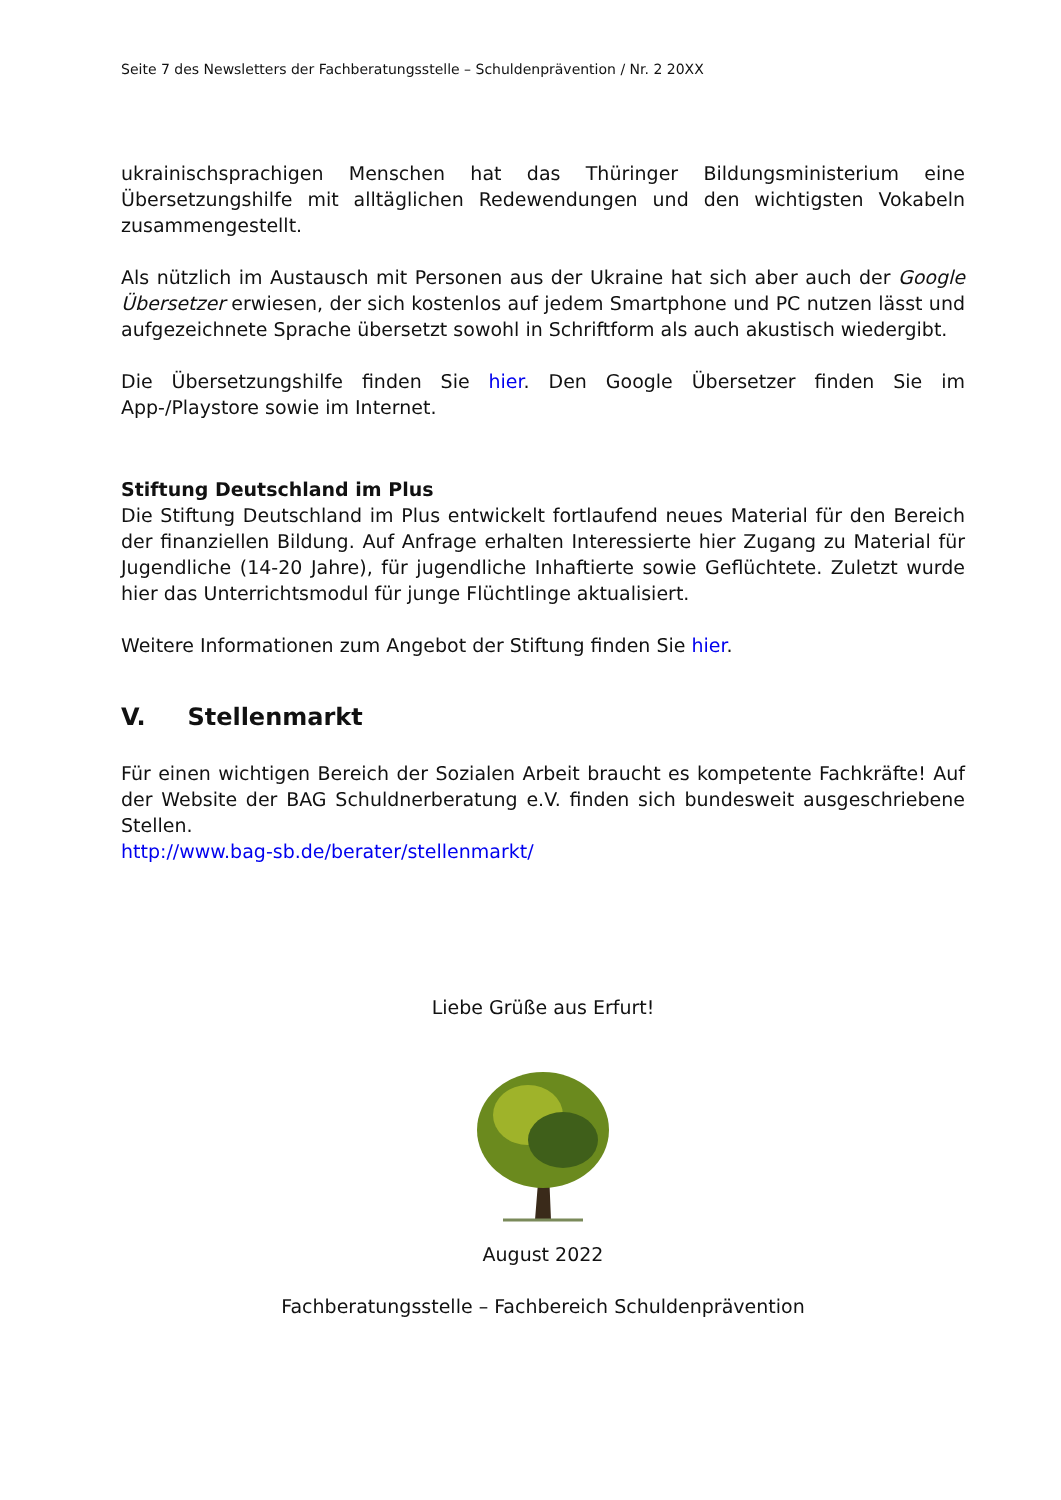Seite 7 des Newsletters der Fachberatungsstelle – Schuldenprävention / Nr. 2 20XX
ukrainischsprachigen Menschen hat das Thüringer Bildungsministerium eine Übersetzungshilfe mit alltäglichen Redewendungen und den wichtigsten Vokabeln zusammengestellt.
Als nützlich im Austausch mit Personen aus der Ukraine hat sich aber auch der Google Übersetzer erwiesen, der sich kostenlos auf jedem Smartphone und PC nutzen lässt und aufgezeichnete Sprache übersetzt sowohl in Schriftform als auch akustisch wiedergibt.
Die Übersetzungshilfe finden Sie hier. Den Google Übersetzer finden Sie im App-/Playstore sowie im Internet.
Stiftung Deutschland im Plus
Die Stiftung Deutschland im Plus entwickelt fortlaufend neues Material für den Bereich der finanziellen Bildung. Auf Anfrage erhalten Interessierte hier Zugang zu Material für Jugendliche (14-20 Jahre), für jugendliche Inhaftierte sowie Geflüchtete. Zuletzt wurde hier das Unterrichtsmodul für junge Flüchtlinge aktualisiert.
Weitere Informationen zum Angebot der Stiftung finden Sie hier.
V. Stellenmarkt
Für einen wichtigen Bereich der Sozialen Arbeit braucht es kompetente Fachkräfte! Auf der Website der BAG Schuldnerberatung e.V. finden sich bundesweit ausgeschriebene Stellen.
http://www.bag-sb.de/berater/stellenmarkt/
Liebe Grüße aus Erfurt!
August 2022
Fachberatungsstelle – Fachbereich Schuldenprävention